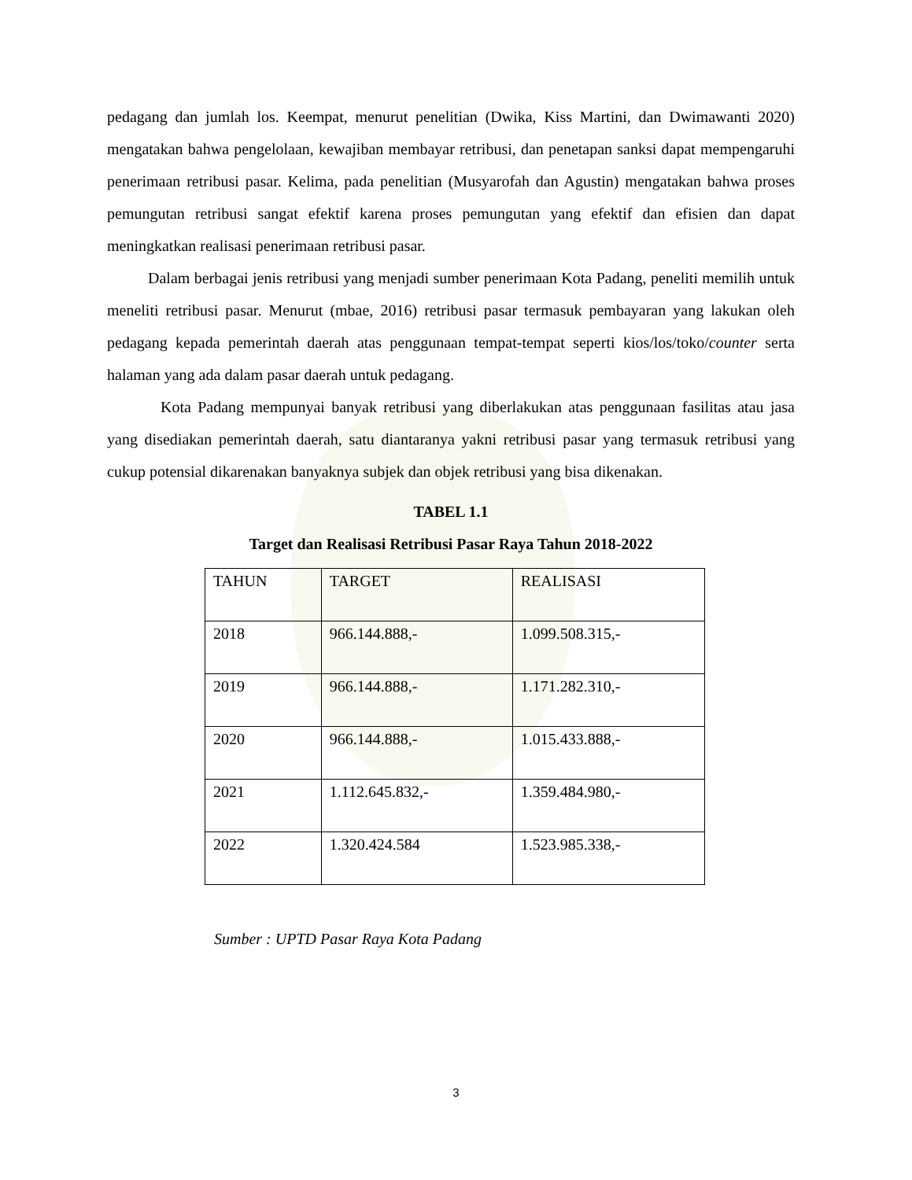pedagang dan jumlah los. Keempat, menurut penelitian (Dwika, Kiss Martini, dan Dwimawanti 2020) mengatakan bahwa pengelolaan, kewajiban membayar retribusi, dan penetapan sanksi dapat mempengaruhi penerimaan retribusi pasar. Kelima, pada penelitian (Musyarofah dan Agustin) mengatakan bahwa proses pemungutan retribusi sangat efektif karena proses pemungutan yang efektif dan efisien dan dapat meningkatkan realisasi penerimaan retribusi pasar.
Dalam berbagai jenis retribusi yang menjadi sumber penerimaan Kota Padang, peneliti memilih untuk meneliti retribusi pasar. Menurut (mbae, 2016) retribusi pasar termasuk pembayaran yang lakukan oleh pedagang kepada pemerintah daerah atas penggunaan tempat-tempat seperti kios/los/toko/counter serta halaman yang ada dalam pasar daerah untuk pedagang.
Kota Padang mempunyai banyak retribusi yang diberlakukan atas penggunaan fasilitas atau jasa yang disediakan pemerintah daerah, satu diantaranya yakni retribusi pasar yang termasuk retribusi yang cukup potensial dikarenakan banyaknya subjek dan objek retribusi yang bisa dikenakan.
TABEL 1.1
Target dan Realisasi Retribusi Pasar Raya Tahun 2018-2022
| TAHUN | TARGET | REALISASI |
| 2018 | 966.144.888,- | 1.099.508.315,- |
| 2019 | 966.144.888,- | 1.171.282.310,- |
| 2020 | 966.144.888,- | 1.015.433.888,- |
| 2021 | 1.112.645.832,- | 1.359.484.980,- |
| 2022 | 1.320.424.584 | 1.523.985.338,- |
Sumber : UPTD Pasar Raya Kota Padang
3